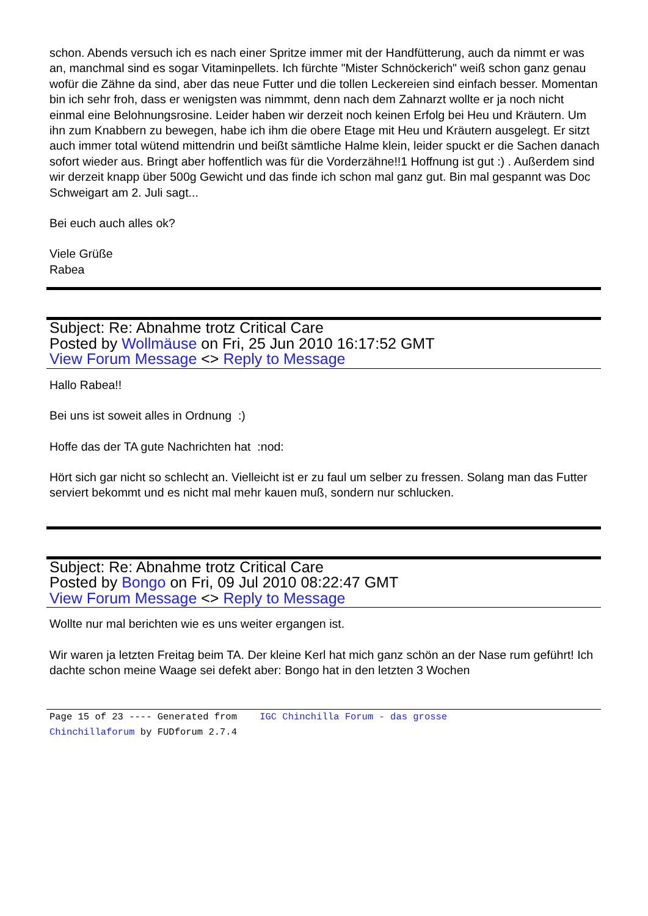schon. Abends versuch ich es nach einer Spritze immer mit der Handfütterung, auch da nimmt er was an, manchmal sind es sogar Vitaminpellets. Ich fürchte "Mister Schnöckerich" weiß schon ganz genau wofür die Zähne da sind, aber das neue Futter und die tollen Leckereien sind einfach besser. Momentan bin ich sehr froh, dass er wenigsten was nimmmt, denn nach dem Zahnarzt wollte er ja noch nicht einmal eine Belohnungsrosine. Leider haben wir derzeit noch keinen Erfolg bei Heu und Kräutern. Um ihn zum Knabbern zu bewegen, habe ich ihm die obere Etage mit Heu und Kräutern ausgelegt. Er sitzt auch immer total wütend mittendrin und beißt sämtliche Halme klein, leider spuckt er die Sachen danach sofort wieder aus. Bringt aber hoffentlich was für die Vorderzähne!!1 Hoffnung ist gut :) . Außerdem sind wir derzeit knapp über 500g Gewicht und das finde ich schon mal ganz gut. Bin mal gespannt was Doc Schweigart am 2. Juli sagt...
Bei euch auch alles ok?
Viele Grüße
Rabea
Subject: Re: Abnahme trotz Critical Care
Posted by Wollmäuse on Fri, 25 Jun 2010 16:17:52 GMT
View Forum Message <> Reply to Message
Hallo Rabea!!
Bei uns ist soweit alles in Ordnung :)
Hoffe das der TA gute Nachrichten hat :nod:
Hört sich gar nicht so schlecht an. Vielleicht ist er zu faul um selber zu fressen. Solang man das Futter serviert bekommt und es nicht mal mehr kauen muß, sondern nur schlucken.
Subject: Re: Abnahme trotz Critical Care
Posted by Bongo on Fri, 09 Jul 2010 08:22:47 GMT
View Forum Message <> Reply to Message
Wollte nur mal berichten wie es uns weiter ergangen ist.
Wir waren ja letzten Freitag beim TA. Der kleine Kerl hat mich ganz schön an der Nase rum geführt! Ich dachte schon meine Waage sei defekt aber: Bongo hat in den letzten 3 Wochen
Page 15 of 23 ---- Generated from IGC Chinchilla Forum - das grosse Chinchillaforum by FUDforum 2.7.4